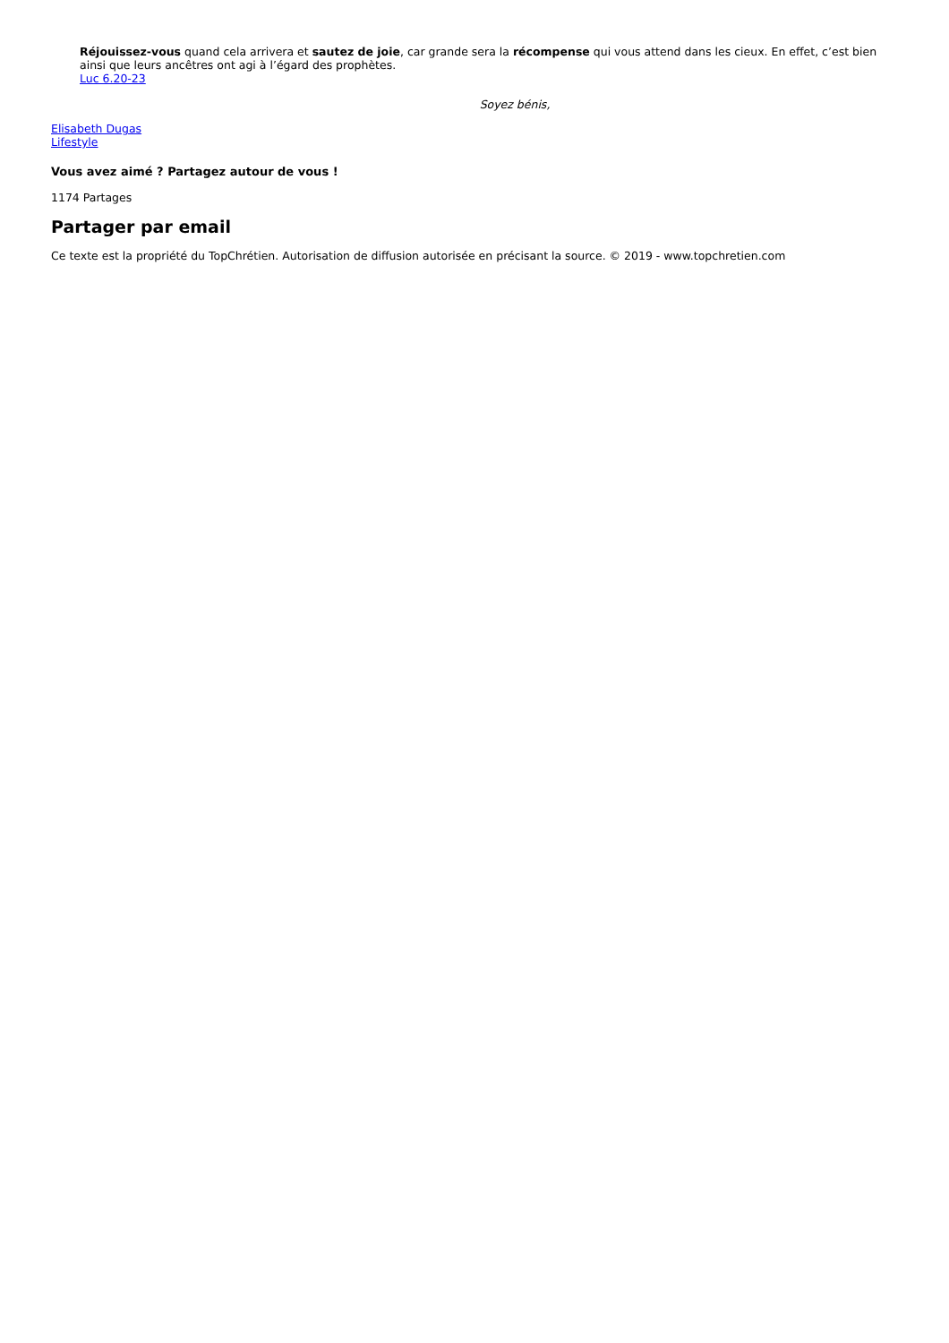Réjouissez-vous quand cela arrivera et sautez de joie, car grande sera la récompense qui vous attend dans les cieux. En effet, c’est bien ainsi que leurs ancêtres ont agi à l’égard des prophètes.
Luc 6.20-23
Soyez bénis,
Elisabeth Dugas
Lifestyle
Vous avez aimé ? Partagez autour de vous !
1174 Partages
Partager par email
Ce texte est la propriété du TopChrétien. Autorisation de diffusion autorisée en précisant la source. © 2019 - www.topchretien.com